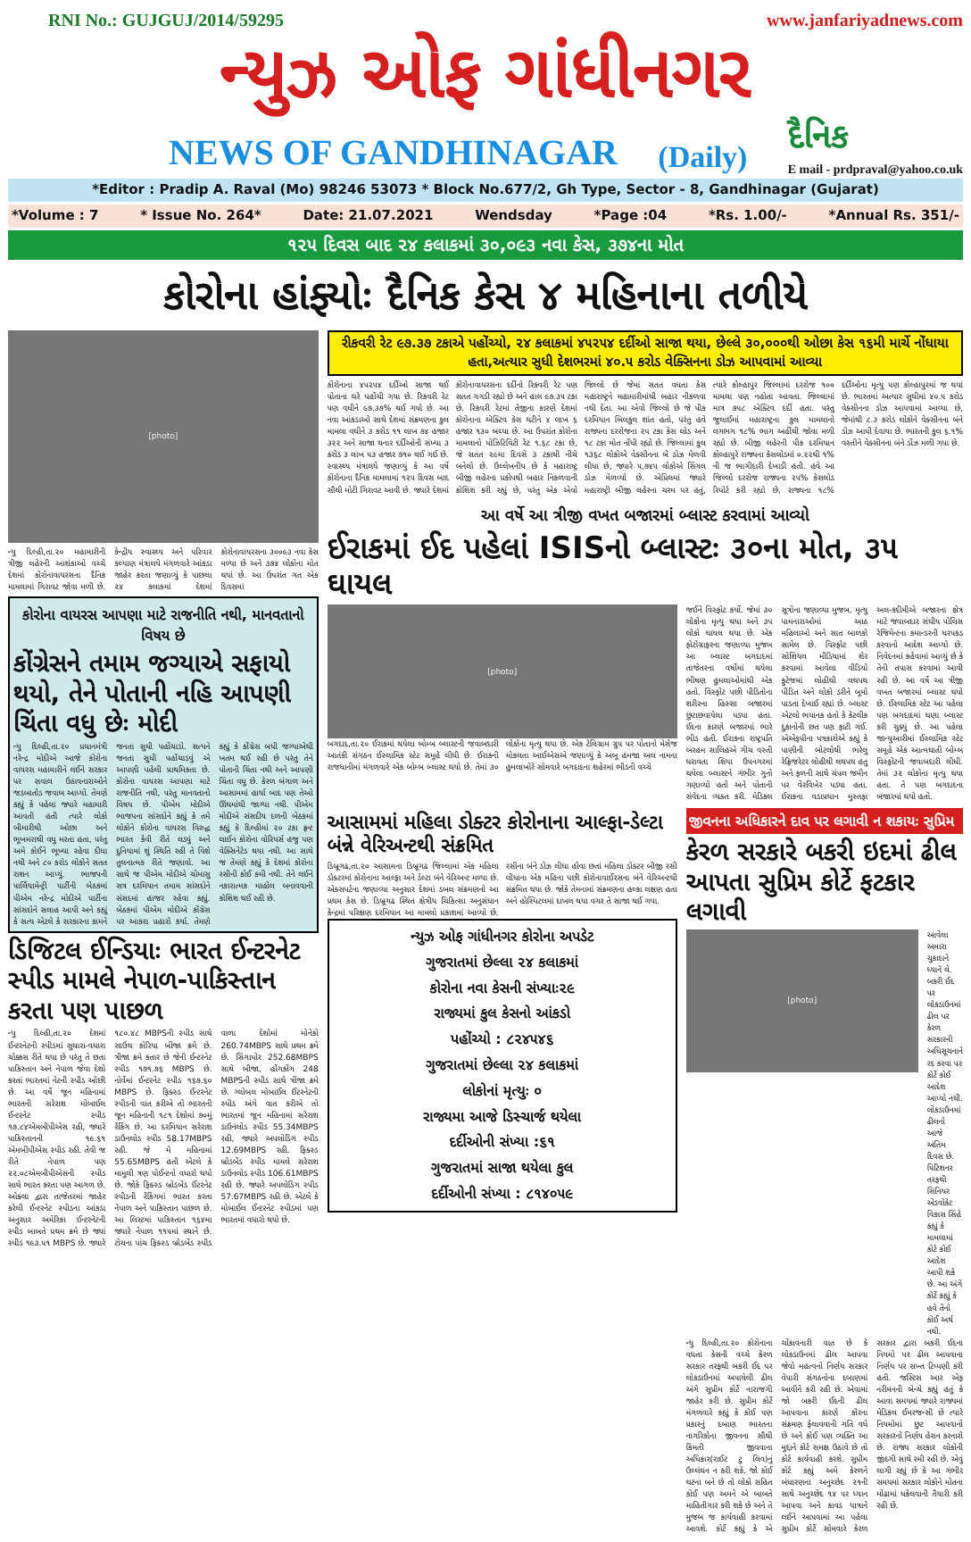RNI No.: GUJGUJ/2014/59295 www.janfariyadnews.com
ન્યુઝ ઓફ ગાંધીનગર
NEWS OF GANDHINAGAR (Daily) દૈનિક
E mail - prdpraval@yahoo.co.uk
*Editor : Pradip A. Raval (Mo) 98246 53073 * Block No.677/2, Gh Type, Sector - 8, Gandhinagar (Gujarat)
*Volume : 7 * Issue No. 264* Date: 21.07.2021 Wendsday *Page :04 *Rs. 1.00/- *Annual Rs. 351/-
૧૨૫ દિવસ બાદ ૨૪ કલાકમાં ૩૦,૦૯૩ નવા કેસ, ૩૭૪ના મોત
કોરોના હાંફ્યોઃ દૈનિક કેસ ૪ મહિનાના તળીયે
[photo]
ન્યુ દિલ્હી,તા.૨૦ મહામારીની ત્રીજી લહેરની આશંકાઓ વચ્ચે દેશમાં કોરોનાવાયરસના દૈનિક મામલામાં ગિરાવટ જોવા મળી છે. કેન્દ્રીય સ્વાસ્થ્ય અને પરિવાર કલ્યાણ મંત્રાલયે મંગળવારે આંકડા જાહેર કરતા જણાવ્યું કે પાછલા ૨૪ કલાકમાં દેશમાં કોરોનાવાયરસના ૩૦૦૯૩ નવા કેસ મળ્યા છે અને ૩૭૪ લોકોના મોત થયાં છે. આ ઉપરાંત ગત એક દિવસમાં
કોરોના વાયરસ આપણા માટે રાજનીતિ નથી, માનવતાનો વિષય છે
કોંગ્રેસને તમામ જગ્યાએ સફાયો થયો, તેને પોતાની નહિ આપણી ચિંતા વધુ છેઃ મોદી
ન્યુ દિલ્હી,તા.૨૦ પ્રધાનમંત્રી નરેન્દ્ર મોદીએ આજે કોરોના વાયરસ મહામારીને લઈને સરકાર પર સવાલ ઉઠાવનારાઓને જડબાતોડ જવાબ આપ્યો. તેમણે કહ્યું કે પહેલા જ્યારે મહામારી આવતી હતી ત્યારે લોકો બીમારીથી ઓછા અને ભૂખમરાથી વધુ મરતા હતા, પરંતુ અમે કોઈને ભૂખ્યા રહેવા દીધા નથી અને ૮૦ કરોડ લોકોને સતત રાશન આપ્યું. ભાજપની પાર્લિયામેન્ટ્રી પાર્ટીની બેઠકમાં પીએમ નરેન્દ્ર મોદીએ પાર્ટીના સાંસદોને સલાહ આપી અને કહ્યું કે સત્ય એટલે કે સરકારના કામને જનતા સુધી પહોંચાડો. સત્યને જનતા સુધી પહોંચાડવું એ આપણી પહેલી પ્રાથમિકતા છે. કોરોના વાયરસ આપણા માટે રાજનીતિ નથી, પરંતુ માનવતાનો વિષય છે. પીએમ મોદીએ ભાજપના સાંસદોને કહ્યું કે તમે લોકોને કોરોના વાયરસ વિરુદ્ધ ભારત કેવી રીતે લડ્યું અને દુનિયામાં શું સ્થિતિ રહી તે વિશે તુલનાત્મક રીતે જણાવો. આ સાથે જ પીએમ મોદીએ ચોમાસુ સત્ર દરમિયાન તમામ સાંસદોને સંસદમાં હાજર રહેવા કહ્યું. બેઠકમાં પીએમ મોદીએ કોંગ્રેસ પર આકરા પ્રહારો કર્યા. તેમણે કહ્યું કે કોંગ્રેસ બધી જગ્યાએથી ખતમ થઈ રહી છે પરંતુ તેને પોતાની ચિંતા નથી અને આપણી ચિંતા વધુ છે. કેરળ બંગાળ અને આસામમાં હાર્યા બાદ પણ તેઓ ઊંઘમાંથી જાગ્યા નથી. પીએમ મોદીએ સંસદીય દળની બેઠકમાં કહ્યું કે દિલ્હીમાં ૨૦ ટકા ફ્રન્ટ લાઈન કોરોના વોરિયર્સ હજુ પણ વેક્સિનેટેડ થયા નથી. આ સાથે જ તેમણે કહ્યું કે દેશમાં કોરોના રસીની કોઈ કમી નથી. તેને લઈને નકારાત્મક માહોલ બનાવવાની કોશિશ થઈ રહી છે.
ડિજિટલ ઈન્ડિયાઃ ભારત ઈન્ટરનેટ સ્પીડ મામલે નેપાળ-પાકિસ્તાન કરતા પણ પાછળ
ન્યુ દિલ્હી,તા.૨૦ દેશમાં ઈન્ટરનેટની સ્પીડમાં સુધારા-વધારા ચોક્કસ રીતે થયા છે પરંતુ તે છતા પાકિસ્તાન અને નેપાળ જેવા દેશો કરતાં ભારતમાં નેટની સ્પીડ ઓછી છે. આ વર્ષે જૂન મહિનામાં ભારતની સરેરાશ મોબાઈલ ઈન્ટરનેટ સ્પીડ ૧૭.૮૪એમબીપીએસ રહી, જ્યારે પાકિસ્તાનની ૧૯.૬૧ એમબીપીએસ સ્પીડ રહી. તેવી જ રીતે નેપાળ પણ ૨૨.૦૮એમબીપીએસની સ્પીડ સાથે ભારત કરતા પણ આગળ છે. ઓક્લા દ્વારા તાજેતરમાં જાહેર કરેલી ઈન્ટરનેટ સ્પીડના આંકડા અનુસાર અમેરિકા ઈન્ટરનેટની સ્પીડ બાબતે પ્રથમ ક્રમે છે જ્યાં સ્પીડ ૧૯૩.૫૧ MBPS છે. જ્યારે ૧૮૦.૪૮ MBPSની સ્પીડ સાથે સાઉથ કોરિયા બીજા ક્રમે છે. ત્રીજા ક્રમે કતાર છે જેની ઈન્ટરનેટ સ્પીડ ૧૭૧.૭૬ MBPS છે. નોર્વેમાં ઈન્ટરનેટ સ્પીડ ૧૬૭.૬૦ MBPS છે. ફિક્સ્ડ ઈન્ટરનેટ સ્પીડની વાત કરીએ તો ભારતની જૂન મહિનાની ૧૮૧ દેશોમાં ૭૦મું રેંકિંગ છે. આ દરમિયાન સરેરાશ ડાઉનલોડ સ્પીડ 58.17MBPS રહી. જે મે મહિનામાં 55.65MBPS હતી એટલે કે મામુલી ત્રણ પોઈન્ટનો વધારો થયો છે. જોકે ફિક્સ્ડ બ્રોડબેંડ ઈંટરનેટ સ્પીડની રેંકિંગમાં ભારત કરતા નેપાળ અને પાકિસ્તાન પાછળ છે. આ લિસ્ટમાં પાકિસ્તાન ૧૬૪મા જ્યારે નેપાળ ૧૧૫માં સ્થાને છે. ટોચના પાંચ ફિક્સ્ડ બ્રોડબેંડ સ્પીડ વાળા દેશોમાં મોનેકો 260.74MBPS સાથે પ્રથમ ક્રમે છે. સિંગાપોર 252.68MBPS સાથે બીજા, હોંગકોંગ 248 MBPSની સ્પીડ સાથે ત્રીજા ક્રમે છે. ગ્લોબલ મોબાઈલ ઈંટરનેટની સ્પીડ અંગે વાત કરીએ તો ભારતમાં જૂન મહિનામાં સરેરાશ ડાઉનલોડ સ્પીડ 55.34MBPS રહી, જ્યારે અપલોડિંગ સ્પીડ 12.69MBPS રહી. ફિક્સ્ડ બ્રોડબેંડ સ્પીડ મામલે સરેરાશ ડાઉનલોડ સ્પીડ 106.61MBPS રહી છે. જ્યારે અપલોડિંગ સ્પીડ 57.67MBPS રહી છે. એટલે કે મોબાઈલ ઈન્ટરનેટ સ્પીડમાં પણ ભારતમાં વધારો થયો છે.
રીકવરી રેટ ૯૭.૩૭ ટકાએ પહોંચ્યો, ૨૪ કલાકમાં ૪૫૨૫૪ દર્દીઓ સાજા થયા, છેલ્લે ૩૦,૦૦૦થી ઓછા કેસ ૧૬મી માર્ચે નોંધાયા હતા,અત્યાર સુધી દેશભરમાં ૪૦.૫ કરોડ વેક્સિનના ડોઝ આપવામાં આવ્યા
કોરોનાના ૪૫૨૫૪ દર્દીઓ સાજા થઈ પોતાના ઘરે પહોંચી ગયા છે. રિકવરી રેટ પણ વધીને ૯૭.૩૭% થઈ ગયો છે. આ નવા આંકડાઓ સાથે દેશમાં સંક્રમણના કુલ મામલા વધીને ૩ કરોડ ૧૧ લાખ ૭૪ હજાર ૩૨૨ અને સાજા થનાર દર્દીઓની સંખ્યા ૩ કરોડ ૩ લાખ ૫૩ હજાર ૭૧૦ થઈ ગઈ છે. સ્વાસ્થ્ય મંત્રાલયે જણાવ્યું કે આ વર્ષે કોરોનાના દૈનિક મામલામાં ૧૨૫ દિવસ બાદ સૌથી મોટી ગિરાવટ આવી છે. જ્યારે દેશમાં કોરોનાવાયરસના દર્દીનો રિકવરી રેટ પણ સતત ગગડી રહ્યો છે અને હાલ ૯૭.૩૫ ટકા છે. રિકવરી રેટમાં તેજીના કારણે દેશમાં કોરોનાના એક્ટિવ કેસ ઘટીને ૪ લાખ ૬ હજાર ૧૩૦ બચ્યા છે. આ ઉપરાંત કોરોના મામલાનો પોઝિટિવિટી રેટ ૧.૬૮ ટકા છે, જે સતત ૨૯મા દિવસે ૩ ટકાથી નીચે બનેલો છે. ઉલ્લેખનીય છે કે મહારાષ્ટ્ર બીજી લહેરના પ્રકોપથી બહાર નિકળવાની કોશિશ કરી રહ્યું છે, પરંતુ એક એવો જિલ્લો છે જેમાં સતત વધતા કેસ મહારાષ્ટ્રને મહામારીમાંથી બહાર નીકળવા નથી દેતા. આ એવો જિલ્લો છે જે પીક દરમિયાન બિલકુલ શાંત હતો, પરંતુ હવે રાજ્યના દરરોજના ૨૫ ટકા કેસ લોડ અને ૧૮ ટકા મોત નોંધી રહ્યો છે. જિલ્લામાં કુલ ૧૩૬૮ લોકોએ વેક્સીનના બે ડોઝ મેળવી લીધા છે, જ્યારે ૫,૭૪૫ લોકોએ સિંગલ ડોઝ મેળવ્યો છે. એપ્રિલમાં જ્યારે મહારાષ્ટ્રી બીજી લહેરના ચરમ પર હતું, ત્યારે કોલ્હાપુર જિલ્લામાં દરરોજ ૧૦૦ મામલા પણ નહોતા આવતા. જિલ્લામાં માત્ર ૭૫૮ એક્ટિવ દર્દી હતા. પરંતુ જુલાઈમાં મહારાષ્ટ્રના કુલ મામલાનો લગભગ ૧૮% ભાગ અહીંથી જોવા મળી રહ્યો છે. બીજી લહેરની પીક દરમિયાન કોલ્હાપુરે રાજ્યના કેસલોડમાં ૦.૨૨થી ૧% ની જ ભાગીદારી દેખાડી હતી. હવે આ જિલ્લો દરરોજ રાજ્યના ૨૫% કેસલોડ રિપોર્ટ કરી રહ્યો છે, રાજ્યના ૧૮% દર્દીઓના મૃત્યુ પણ કોલ્હાપુરમાં જ થયાં છે. ભારતમાં અત્યાર સુધીમાં ૪૦.૫ કરોડ વેક્સીનના ડોઝ આપવામાં આવ્યા છે, જેમાંથી ૮.૩ કરોડ લોકોને વેક્સીનના બંને ડોઝ આપી દેવાયા છે. ભારતની કુલ ૬.૧% વસ્તીને વેક્સીનના બંને ડોઝ મળી ગયા છે.
આ વર્ષે આ ત્રીજી વખત બજારમાં બ્લાસ્ટ કરવામાં આવ્યો
ઈરાકમાં ઈદ પહેલાં ISISનો બ્લાસ્ટઃ ૩૦ના મોત, ૩૫ ઘાયલ
[photo]
બગદાદ,તા.૨૦ ઈરાકમાં થયેલા બોમ્બ બ્લાસ્ટની જવાબદારી આતંકી સંગઠન ઈસ્લામિક સ્ટેટ સમૂહે લીધી છે. ઈરાકની રાજધાનીમાં મંગળવારે એક બોમ્બ બ્લાસ્ટ થયો છે. તેમાં ૩૦ લોકોના મૃત્યુ થયા છે. એક ટેલિગ્રામ ગ્રુપ પર પોતાનો મેસેજ મોકલતા આઈએસએ જણાવ્યું કે અબૂ હમજા અલ નામના હુમલાખોરે સોમવારે બગદાદના શહેરમાં ભીડની વચ્ચે
જઈને વિસ્ફોટ કર્યો. જેમાં ૩૦ લોકોના મૃત્યુ થયા અને ૩૫ લોકો ઘાયલ થયા છે. એક ફોટોગ્રાફરના જણાવ્યા મુજબ આ બ્લાસ્ટ બગદાદમાં તાજેતરના વર્ષોમાં થયેલા ભીષણ હુમલાઓમાંથી એક હતો. વિસ્ફોટ પછી પીડિતોના શરીરના હિસ્સા બજારમાં છુટાછવાયેલા પડ્યા હતા. ઈદના કારણે બજારમાં ભારે ભીડ હતી. ઈરાકના રાષ્ટ્રપતિ બરહમ સાલિહએ ગીચ વસ્તી ધરાવતા શિયા ઉપનગરમાં થયેલા બ્લાસ્ટને ગંભીર ગુનો ગણાવ્યો હતો અને પોતાની સંવેદના વ્યક્ત કરી. મેડિકલ સૂત્રોના જણાવ્યા મુજબ, મૃત્યુ પામનારાઓમાં આઠ મહિલાઓ અને સાત બાળકો સામેલ છે. વિસ્ફોટ પછી સોશિયલ મીડિયામાં શેર કરવામાં આવેલા વીડિયો ફુટેજમાં લોહીથી લથપથ પીડિત અને લોકો ડરીને બૂમો પાડતા દેખાઈ રહ્યાં છે. બ્લાસ્ટ એટલો ભયાનક હતો કે કેટલીક દુકાનોની છત પણ ફાટી ગઈ. એએફપીના પત્રકારોએ કહ્યું કે પાણીની બોટલોથી ભરેલુ રેફ્રિજરેટર લોહીથી લથપથ હતુ અને ફળની સાથે ચંપલ જમીન પર વેરવિખેર પડ્યા હતા. ઈરાકના વડાપ્રધાન મુસ્તફા અલ-કદીમીએ બજારના ક્ષેત્ર માટે જવાબદાર સંઘીય પોલિસ રેજિમેન્ટના કમાન્ડરની ધરપકડ કરવાનો આદેશ આપ્યો છે. નિવેદનમાં કહેવામાં આવ્યું છે કે તેની તપાસ કરવામાં આવી રહી છે. આ વર્ષે આ ત્રીજી વખત બજારમાં બ્લાસ્ટ થયો છે. ઈસ્લામિક સ્ટેટ આ પહેલા પણ બગદાદમાં ઘણા બ્લાસ્ટ કરી ચુક્યું છે. આ પહેલા જાન્યુઆરીમાં ઈસ્લામિક સ્ટેટ સમૂહે એક આત્મઘાતી બોમ્બ વિસ્ફોટની જવાબદારી લીધી. તેમાં ૩૨ લોકોના મૃત્યુ થયા હતા. તે પણ બગદાદના બજારમાં થયો હતો.
આસામમાં મહિલા ડોક્ટર કોરોનાના આલ્ફા-ડેલ્ટા બંન્ને વેરિઅન્ટથી સંક્રમિત
ડિબ્રૂગઢ,તા.૨૦ આસામના ડિબ્રૂગઢ જિલ્લામાં એક મહિલા ડોક્ટરમાં કોરોનાના આલ્ફા અને ડેલ્ટા બંને વેરિઅન્ટ મળ્યા છે. એક્સપર્ટના જણાવ્યા અનુસાર દેશમાં ડબલ સંક્રમણનો આ પ્રથમ કેસ છે. ડિબ્રૂગઢ સ્થિત ક્ષેત્રીય ચિકિત્સા અનુસંધાન કેન્દ્રમાં પરિક્ષણ દરમિયાન આ મામલો પ્રકાશમાં આવ્યો છે. રસીના બંને ડોઝ લીધા હોવા છતાં મહિલા ડોક્ટર બીજી રસી લીધાના એક મહિના પછી કોરોનાવાઈરસના બંને વેરિઅન્ટથી સંક્રમિત થયા છે. જોકે તેમનામાં સંક્રમણના હલ્કા લક્ષણ હતા અને હોસ્પિટલમાં દાખલ થયા વગર તે સાજા થઈ ગયા.
ન્યુઝ ઓફ ગાંધીનગર કોરોના અપડેટ
ગુજરાતમાં છેલ્લા ૨૪ કલાકમાં
કોરોના નવા કેસની સંખ્યાઃ૨૯
રાજ્યમાં કુલ કેસનો આંકડો
પહોંચ્યો : ૮૨૪૫૪૬
ગુજરાતમાં છેલ્લા ૨૪ કલાકમાં
લોકોનાં મૃત્યુઃ ૦
રાજ્યમા આજે ડિસ્ચાર્જ થયેલા
દર્દીઓની સંખ્યા :૬૧
ગુજરાતમાં સાજા થયેલા કુલ
દર્દીઓની સંખ્યા : ૮૧૪૦૫૯
જીવનના અધિકારને દાવ પર લગાવી ન શકાયઃ સુપ્રિમ
કેરળ સરકારે બકરી ઇદમાં ઢીલ આપતા સુપ્રિમ કોર્ટે ફટકાર લગાવી
[photo]
આવેલા અમારા ચુકાદાને ધ્યાને લે. બકરી ઈદ પર લોકડાઉનમાં ઢીલ પર કેરળ સરકારની અધિસૂચનાને રદ કરવા પર કોર્ટે કોઈ આદેશ આપ્યો નથી. લોકડાઉનમાં ઢીલનો આજે અંતિમ દિવસ છે. પિટિશનર તરફથી સિનિયર એડવોકેટ વિકાસ સિંહે કહ્યું કે મામલામાં કોર્ટ કોઈ આદેશ આપી શકે છે. આ અંગે કોર્ટે કહ્યું કે હવે તેનો કોઈ અર્થ નથી.
ન્યુ દિલ્હી,તા.૨૦ કોરોનાના વધતા કેસની વચ્ચે કેરળ સરકાર તરફથી બકરી ઈદ પર લોકડાઉનમાં અપાયેલી ઢીલ અંગે સુપ્રીમ કોર્ટે નારાજગી જાહેર કરી છે. સુપ્રીમ કોર્ટે મંગળવારે કહ્યું કે કોઈ પણ પ્રકારનું દબાણ ભારતના નાગરિકોના જીવનના સૌથી કિંમતી જીવવાના અધિકાર(રાઈટ ટુ લિવ)નું ઉલ્લંઘન ન કરી શકે. જો કોઈ ઘટના બને છે તો લોકો સહિત કોઈ પણ અમને એ બાબતે માહિતીગાર કરી શકે છે અને તે મુજબ જ કાર્યવાહી કરવામાં આવશે. કોર્ટે કહ્યું કે એ ચોંકાવનારી વાત છે કે લોકડાઉનમાં ઢીલ આપવા જેવો મહત્વનો નિર્ણય સરકાર વેપારી સંગઠનોના દબાણમાં આવીને કરી રહી છે. એવામાં જો બકરી ઈદની ઢીલ આપવાના કારણે કોરના સંક્રમણ ફેલાવવાની ગતિ વધે છે અને કોઈ પણ વ્યક્તિ આ મુદ્દાને કોર્ટ સમક્ષ ઉઠાવે છે તો કોર્ટ કાર્યવાહી કરશે. સુપ્રીમ કોર્ટ કહ્યું અમે કેરળને બંધારણના અનુચ્છેદ ૨૧ની સાથે અનુચ્છેદ ૧૪ પર ધ્યાન આપવા અને કાવડ યાત્રાને લઈને આપવામાં આ પહેલા સુપ્રીમ કોર્ટે સોમવારે કેરળ સરકાર દ્વારા બકરી ઈદના નિયમો પર ઢીલ આપવાના નિર્ણય પર સખ્ત ટિપ્પણી કરી હતી. જસ્ટિસ આર એફ નરીમનની બેન્ચે કહ્યું હતું કે આવા સમયમાં જ્યારે રાજ્યમાં મેડિકલ ઈમરજન્સી છે ત્યારે નિયમોમાં છુટ આપવાનો સરકારનો નિર્ણય હેરાન કરનારો છે. રાજ્ય સરકાર લોકોની જીંદગી સાથે રમી રહી છે. એવું લાગી રહ્યું છે કે આ ગંભીર સમયમાં સરકાર લોકોને મોતના મોઢામાં ધકેલવાની તૈયારી કરી રહી છે.